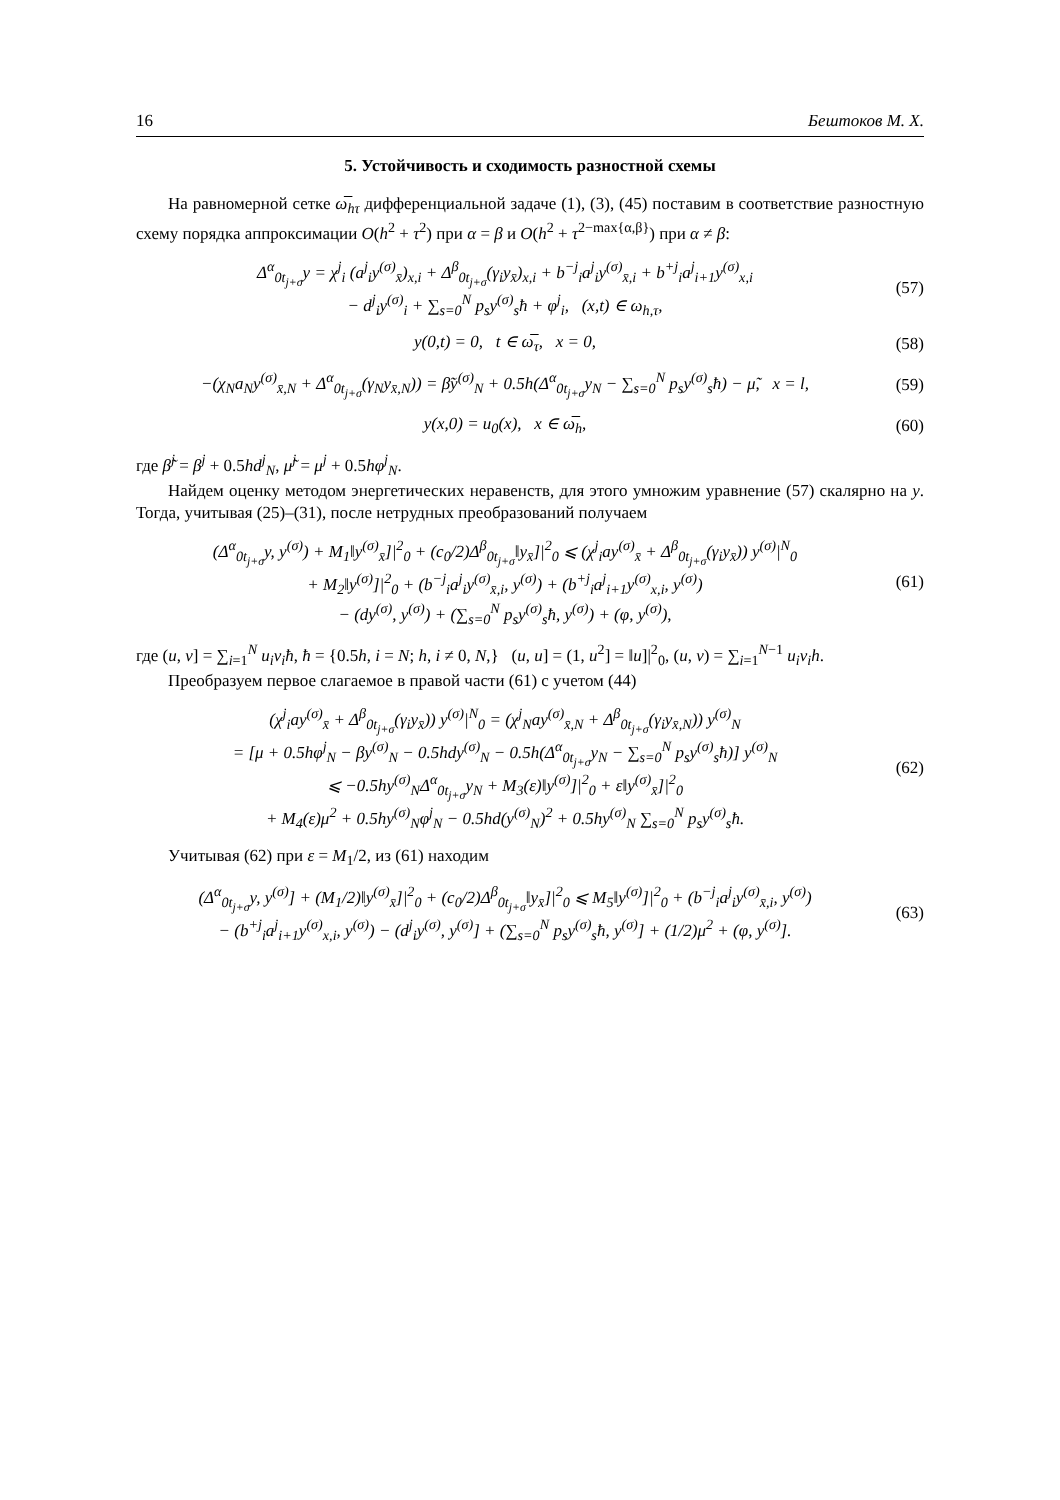16 Бештоков М. Х.
5. Устойчивость и сходимость разностной схемы
На равномерной сетке ω̅<sub>hτ</sub> дифференциальной задаче (1), (3), (45) поставим в соответствие разностную схему порядка аппроксимации O(h<sup>2</sup> + τ<sup>2</sup>) при α = β и O(h<sup>2</sup> + τ<sup>2−max{α,β}</sup>) при α ≠ β:
Δ<sup>α</sup><sub>0t<sub>j+σ</sub></sub>y = χ<sup>j</sup><sub>i</sub> (a<sup>j</sup><sub>i</sub>y<sup>(σ)</sup><sub>x̄</sub>)<sub>x,i</sub> + Δ<sup>β</sup><sub>0t<sub>j+σ</sub></sub>(γ<sub>i</sub>y<sub>x̄</sub>)<sub>x,i</sub> + b<sup>−j</sup><sub>i</sub>a<sup>j</sup><sub>i</sub>y<sup>(σ)</sup><sub>x̄,i</sub> + b<sup>+j</sup><sub>i</sub>a<sup>j</sup><sub>i+1</sub>y<sup>(σ)</sup><sub>x,i</sub>
− d<sup>j</sup><sub>i</sub>y<sup>(σ)</sup><sub>i</sub> + ∑<sub>s=0</sub><sup>N</sup> p<sub>s</sub>y<sup>(σ)</sup><sub>s</sub>ħ + φ<sup>j</sup><sub>i</sub>, (x,t) ∈ ω<sub>h,τ</sub>,
(57)
y(0,t) = 0, t ∈ ω̅<sub>τ</sub>, x = 0,
(58)
−(χ<sub>N</sub>a<sub>N</sub>y<sup>(σ)</sup><sub>x̄,N</sub> + Δ<sup>α</sup><sub>0t<sub>j+σ</sub></sub>(γ<sub>N</sub>y<sub>x̄,N</sub>)) = β̃y<sup>(σ)</sup><sub>N</sub> + 0.5h(Δ<sup>α</sup><sub>0t<sub>j+σ</sub></sub>y<sub>N</sub> − ∑<sub>s=0</sub><sup>N</sup> p<sub>s</sub>y<sup>(σ)</sup><sub>s</sub>ħ) − μ̃, x = l,
(59)
y(x,0) = u<sub>0</sub>(x), x ∈ ω̅<sub>h</sub>, (60)
где β̃<sup>j</sup> = β<sup>j</sup> + 0.5hd<sup>j</sup><sub>N</sub>, μ̃<sup>j</sup> = μ<sup>j</sup> + 0.5hφ<sup>j</sup><sub>N</sub>.
Найдем оценку методом энергетических неравенств, для этого умножим уравнение (57) скалярно на y. Тогда, учитывая (25)–(31), после нетрудных преобразований получаем
(Δ<sup>α</sup><sub>0t<sub>j+σ</sub></sub>y, y<sup>(σ)</sup>) + M<sub>1</sub>‖y<sup>(σ)</sup><sub>x̄</sub>]|<sup>2</sup><sub>0</sub> + (c<sub>0</sub>/2)Δ<sup>β</sup><sub>0t<sub>j+σ</sub></sub>‖y<sub>x̄</sub>]|<sup>2</sup><sub>0</sub> ⩽ (χ<sup>j</sup><sub>i</sub>ay<sup>(σ)</sup><sub>x̄</sub> + Δ<sup>β</sup><sub>0t<sub>j+σ</sub></sub>(γ<sub>i</sub>y<sub>x̄</sub>)) y<sup>(σ)</sup>|<sup>N</sup><sub>0</sub>
+ M<sub>2</sub>‖y<sup>(σ)</sup>]|<sup>2</sup><sub>0</sub> + (b<sup>−j</sup><sub>i</sub>a<sup>j</sup><sub>i</sub>y<sup>(σ)</sup><sub>x̄,i</sub>, y<sup>(σ)</sup>) + (b<sup>+j</sup><sub>i</sub>a<sup>j</sup><sub>i+1</sub>y<sup>(σ)</sup><sub>x,i</sub>, y<sup>(σ)</sup>)
− (dy<sup>(σ)</sup>, y<sup>(σ)</sup>) + (∑<sub>s=0</sub><sup>N</sup> p<sub>s</sub>y<sup>(σ)</sup><sub>s</sub>ħ, y<sup>(σ)</sup>) + (φ, y<sup>(σ)</sup>),
(61)
где (u, v] = ∑<sub>i=1</sub><sup>N</sup> u<sub>i</sub>v<sub>i</sub>ħ, ħ = {0.5h, i = N; h, i ≠ 0, N,} (u, u] = (1, u<sup>2</sup>] = ‖u]|<sup>2</sup><sub>0</sub>, (u, v) = ∑<sub>i=1</sub><sup>N−1</sup> u<sub>i</sub>v<sub>i</sub>h.
Преобразуем первое слагаемое в правой части (61) с учетом (44)
(χ<sup>j</sup><sub>i</sub>ay<sup>(σ)</sup><sub>x̄</sub> + Δ<sup>β</sup><sub>0t<sub>j+σ</sub></sub>(γ<sub>i</sub>y<sub>x̄</sub>)) y<sup>(σ)</sup>|<sup>N</sup><sub>0</sub> = (χ<sup>j</sup><sub>N</sub>ay<sup>(σ)</sup><sub>x̄,N</sub> + Δ<sup>β</sup><sub>0t<sub>j+σ</sub></sub>(γ<sub>i</sub>y<sub>x̄,N</sub>)) y<sup>(σ)</sup><sub>N</sub>
= [μ + 0.5hφ<sup>j</sup><sub>N</sub> − βy<sup>(σ)</sup><sub>N</sub> − 0.5hdy<sup>(σ)</sup><sub>N</sub> − 0.5h(Δ<sup>α</sup><sub>0t<sub>j+σ</sub></sub>y<sub>N</sub> − ∑<sub>s=0</sub><sup>N</sup> p<sub>s</sub>y<sup>(σ)</sup><sub>s</sub>ħ)] y<sup>(σ)</sup><sub>N</sub>
⩽ −0.5hy<sup>(σ)</sup><sub>N</sub>Δ<sup>α</sup><sub>0t<sub>j+σ</sub></sub>y<sub>N</sub> + M<sub>3</sub>(ε)‖y<sup>(σ)</sup>]|<sup>2</sup><sub>0</sub> + ε‖y<sup>(σ)</sup><sub>x̄</sub>]|<sup>2</sup><sub>0</sub>
+ M<sub>4</sub>(ε)μ<sup>2</sup> + 0.5hy<sup>(σ)</sup><sub>N</sub>φ<sup>j</sup><sub>N</sub> − 0.5hd(y<sup>(σ)</sup><sub>N</sub>)<sup>2</sup> + 0.5hy<sup>(σ)</sup><sub>N</sub> ∑<sub>s=0</sub><sup>N</sup> p<sub>s</sub>y<sup>(σ)</sup><sub>s</sub>ħ.
(62)
Учитывая (62) при ε = M<sub>1</sub>/2, из (61) находим
(Δ<sup>α</sup><sub>0t<sub>j+σ</sub></sub>y, y<sup>(σ)</sup>] + (M<sub>1</sub>/2)‖y<sup>(σ)</sup><sub>x̄</sub>]|<sup>2</sup><sub>0</sub> + (c<sub>0</sub>/2)Δ<sup>β</sup><sub>0t<sub>j+σ</sub></sub>‖y<sub>x̄</sub>]|<sup>2</sup><sub>0</sub> ⩽ M<sub>5</sub>‖y<sup>(σ)</sup>]|<sup>2</sup><sub>0</sub> + (b<sup>−j</sup><sub>i</sub>a<sup>j</sup><sub>i</sub>y<sup>(σ)</sup><sub>x̄,i</sub>, y<sup>(σ)</sup>)
− (b<sup>+j</sup><sub>i</sub>a<sup>j</sup><sub>i+1</sub>y<sup>(σ)</sup><sub>x,i</sub>, y<sup>(σ)</sup>) − (d<sup>j</sup><sub>i</sub>y<sup>(σ)</sup>, y<sup>(σ)</sup>] + (∑<sub>s=0</sub><sup>N</sup> p<sub>s</sub>y<sup>(σ)</sup><sub>s</sub>ħ, y<sup>(σ)</sup>] + (1/2)μ<sup>2</sup> + (φ, y<sup>(σ)</sup>].
(63)